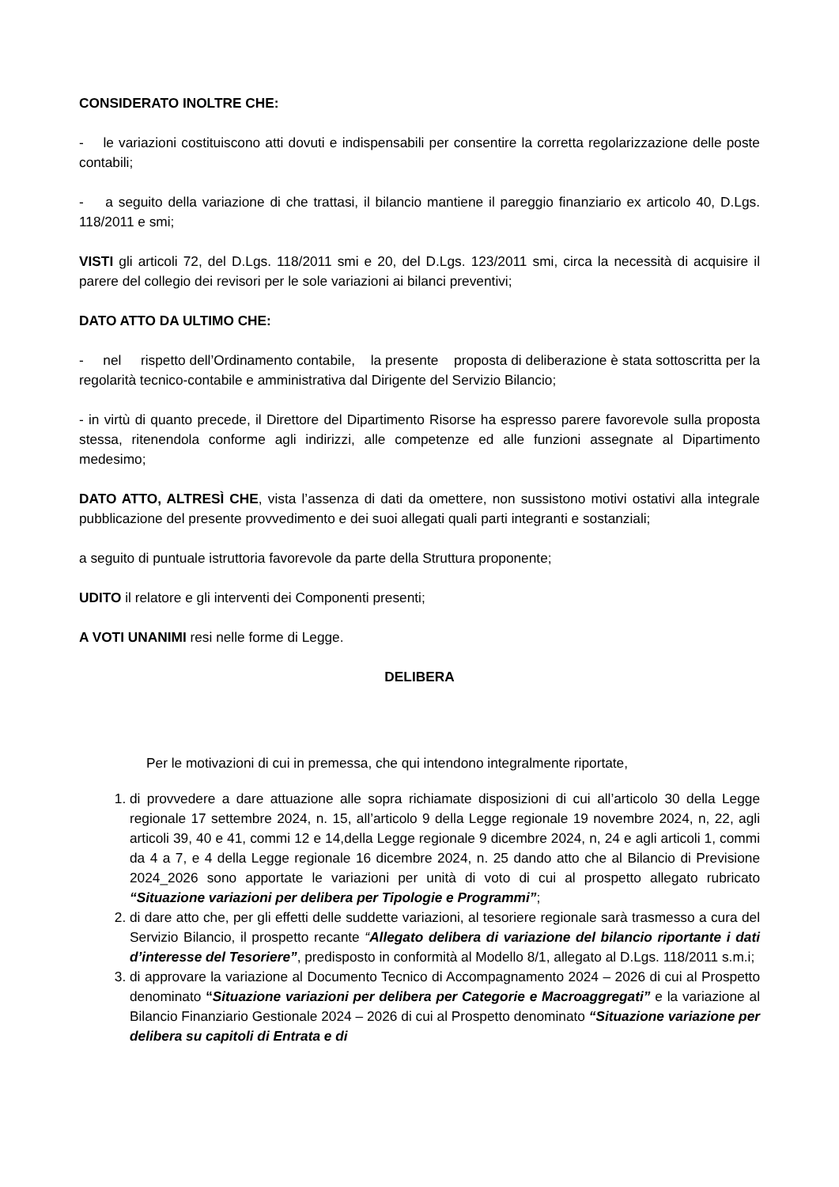CONSIDERATO INOLTRE CHE:
- le variazioni costituiscono atti dovuti e indispensabili per consentire la corretta regolarizzazione delle poste contabili;
- a seguito della variazione di che trattasi, il bilancio mantiene il pareggio finanziario ex articolo 40, D.Lgs. 118/2011 e smi;
VISTI gli articoli 72, del D.Lgs. 118/2011 smi e 20, del D.Lgs. 123/2011 smi, circa la necessità di acquisire il parere del collegio dei revisori per le sole variazioni ai bilanci preventivi;
DATO ATTO DA ULTIMO CHE:
- nel rispetto dell’Ordinamento contabile, la presente proposta di deliberazione è stata sottoscritta per la regolarità tecnico-contabile e amministrativa dal Dirigente del Servizio Bilancio;
- in virtù di quanto precede, il Direttore del Dipartimento Risorse ha espresso parere favorevole sulla proposta stessa, ritenendola conforme agli indirizzi, alle competenze ed alle funzioni assegnate al Dipartimento medesimo;
DATO ATTO, ALTRESÌ CHE, vista l’assenza di dati da omettere, non sussistono motivi ostativi alla integrale pubblicazione del presente provvedimento e dei suoi allegati quali parti integranti e sostanziali;
a seguito di puntuale istruttoria favorevole da parte della Struttura proponente;
UDITO il relatore e gli interventi dei Componenti presenti;
A VOTI UNANIMI resi nelle forme di Legge.
DELIBERA
Per le motivazioni di cui in premessa, che qui intendono integralmente riportate,
1. di provvedere a dare attuazione alle sopra richiamate disposizioni di cui all’articolo 30 della Legge regionale 17 settembre 2024, n. 15, all’articolo 9 della Legge regionale 19 novembre 2024, n, 22, agli articoli 39, 40 e 41, commi 12 e 14,della Legge regionale 9 dicembre 2024, n, 24 e agli articoli 1, commi da 4 a 7, e 4 della Legge regionale 16 dicembre 2024, n. 25 dando atto che al Bilancio di Previsione 2024_2026 sono apportate le variazioni per unità di voto di cui al prospetto allegato rubricato “Situazione variazioni per delibera per Tipologie e Programmi”;
2. di dare atto che, per gli effetti delle suddette variazioni, al tesoriere regionale sarà trasmesso a cura del Servizio Bilancio, il prospetto recante “Allegato delibera di variazione del bilancio riportante i dati d’interesse del Tesoriere”, predisposto in conformità al Modello 8/1, allegato al D.Lgs. 118/2011 s.m.i;
3. di approvare la variazione al Documento Tecnico di Accompagnamento 2024 – 2026 di cui al Prospetto denominato “Situazione variazioni per delibera per Categorie e Macroaggregati” e la variazione al Bilancio Finanziario Gestionale 2024 – 2026 di cui al Prospetto denominato “Situazione variazione per delibera su capitoli di Entrata e di